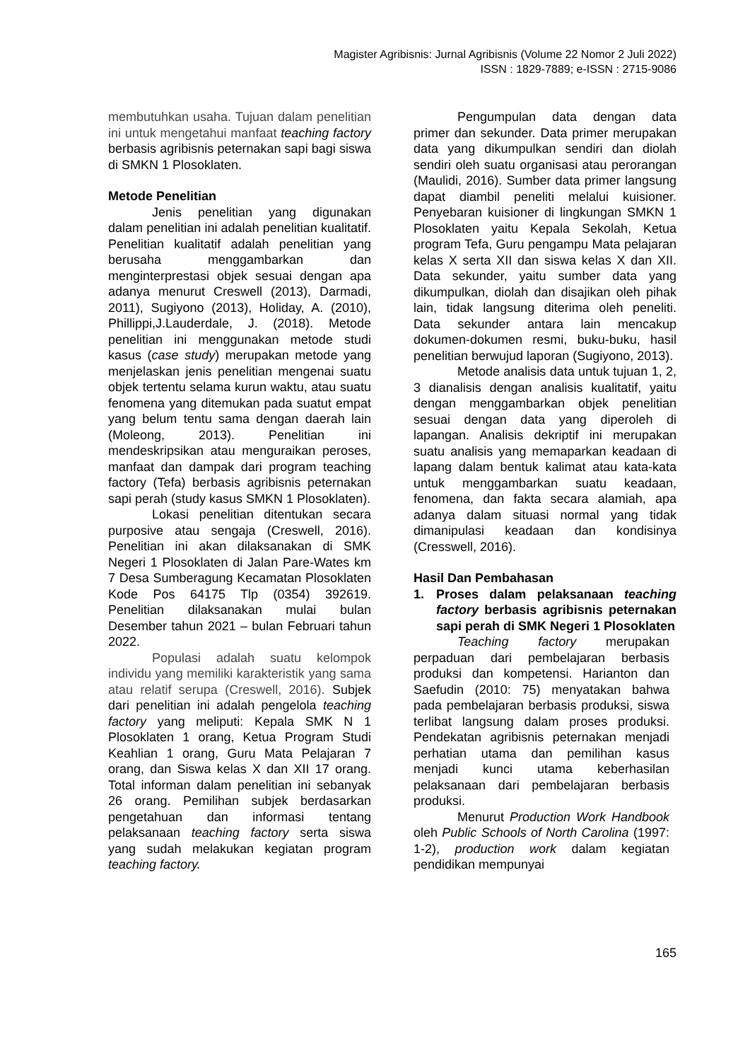Magister Agribisnis: Jurnal Agribisnis (Volume 22 Nomor 2 Juli 2022)
ISSN : 1829-7889; e-ISSN : 2715-9086
membutuhkan usaha. Tujuan dalam penelitian ini untuk mengetahui manfaat teaching factory berbasis agribisnis peternakan sapi bagi siswa di SMKN 1 Plosoklaten.
Metode Penelitian
Jenis penelitian yang digunakan dalam penelitian ini adalah penelitian kualitatif. Penelitian kualitatif adalah penelitian yang berusaha menggambarkan dan menginterprestasi objek sesuai dengan apa adanya menurut Creswell (2013), Darmadi, 2011), Sugiyono (2013), Holiday, A. (2010), Phillippi,J.Lauderdale, J. (2018). Metode penelitian ini menggunakan metode studi kasus (case study) merupakan metode yang menjelaskan jenis penelitian mengenai suatu objek tertentu selama kurun waktu, atau suatu fenomena yang ditemukan pada suatut empat yang belum tentu sama dengan daerah lain (Moleong, 2013). Penelitian ini mendeskripsikan atau menguraikan peroses, manfaat dan dampak dari program teaching factory (Tefa) berbasis agribisnis peternakan sapi perah (study kasus SMKN 1 Plosoklaten).
Lokasi penelitian ditentukan secara purposive atau sengaja (Creswell, 2016). Penelitian ini akan dilaksanakan di SMK Negeri 1 Plosoklaten di Jalan Pare-Wates km 7 Desa Sumberagung Kecamatan Plosoklaten Kode Pos 64175 Tlp (0354) 392619. Penelitian dilaksanakan mulai bulan Desember tahun 2021 – bulan Februari tahun 2022.
Populasi adalah suatu kelompok individu yang memiliki karakteristik yang sama atau relatif serupa (Creswell, 2016). Subjek dari penelitian ini adalah pengelola teaching factory yang meliputi: Kepala SMK N 1 Plosoklaten 1 orang, Ketua Program Studi Keahlian 1 orang, Guru Mata Pelajaran 7 orang, dan Siswa kelas X dan XII 17 orang. Total informan dalam penelitian ini sebanyak 26 orang. Pemilihan subjek berdasarkan pengetahuan dan informasi tentang pelaksanaan teaching factory serta siswa yang sudah melakukan kegiatan program teaching factory.
Pengumpulan data dengan data primer dan sekunder. Data primer merupakan data yang dikumpulkan sendiri dan diolah sendiri oleh suatu organisasi atau perorangan (Maulidi, 2016). Sumber data primer langsung dapat diambil peneliti melalui kuisioner. Penyebaran kuisioner di lingkungan SMKN 1 Plosoklaten yaitu Kepala Sekolah, Ketua program Tefa, Guru pengampu Mata pelajaran kelas X serta XII dan siswa kelas X dan XII. Data sekunder, yaitu sumber data yang dikumpulkan, diolah dan disajikan oleh pihak lain, tidak langsung diterima oleh peneliti. Data sekunder antara lain mencakup dokumen-dokumen resmi, buku-buku, hasil penelitian berwujud laporan (Sugiyono, 2013).
Metode analisis data untuk tujuan 1, 2, 3 dianalisis dengan analisis kualitatif, yaitu dengan menggambarkan objek penelitian sesuai dengan data yang diperoleh di lapangan. Analisis dekriptif ini merupakan suatu analisis yang memaparkan keadaan di lapang dalam bentuk kalimat atau kata-kata untuk menggambarkan suatu keadaan, fenomena, dan fakta secara alamiah, apa adanya dalam situasi normal yang tidak dimanipulasi keadaan dan kondisinya (Cresswell, 2016).
Hasil Dan Pembahasan
1. Proses dalam pelaksanaan teaching factory berbasis agribisnis peternakan sapi perah di SMK Negeri 1 Plosoklaten
Teaching factory merupakan perpaduan dari pembelajaran berbasis produksi dan kompetensi. Harianton dan Saefudin (2010: 75) menyatakan bahwa pada pembelajaran berbasis produksi, siswa terlibat langsung dalam proses produksi. Pendekatan agribisnis peternakan menjadi perhatian utama dan pemilihan kasus menjadi kunci utama keberhasilan pelaksanaan dari pembelajaran berbasis produksi.
Menurut Production Work Handbook oleh Public Schools of North Carolina (1997: 1-2), production work dalam kegiatan pendidikan mempunyai
165